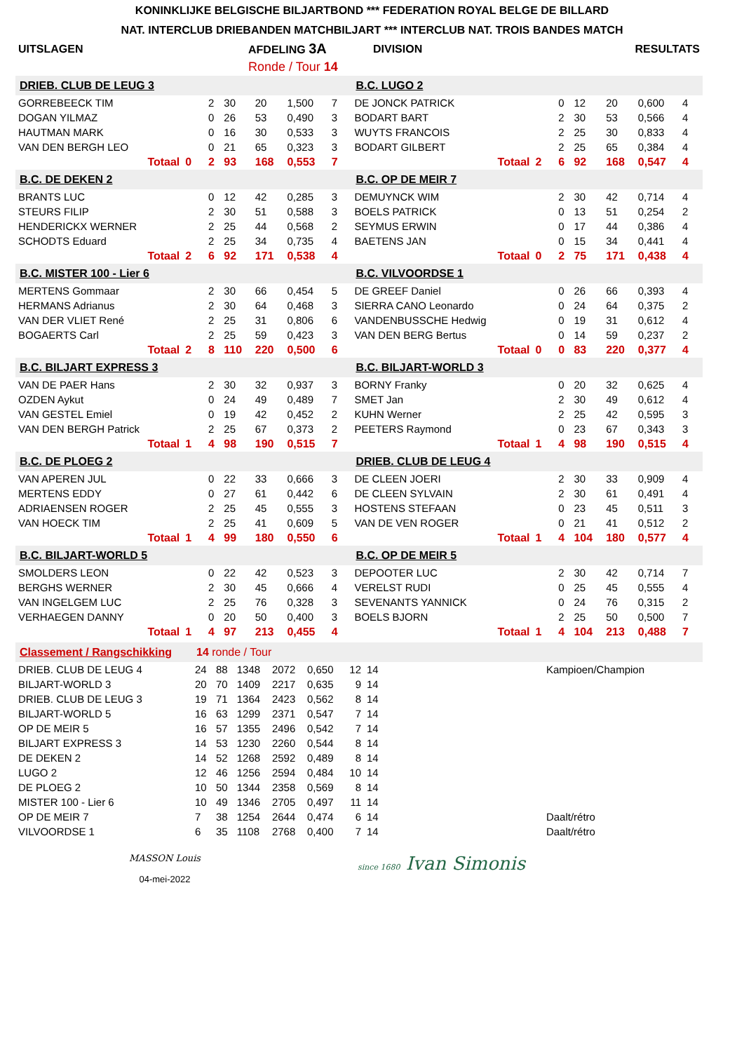KONINKLIJKE BELGISCHE BILJARTBOND *** FEDERATION ROYAL BELGE DE BILLARD
NAT. INTERCLUB DRIEBANDEN MATCHBILJART *** INTERCLUB NAT. TROIS BANDES MATCH
| UITSLAGEN | AFDELING 3A | DIVISION | RESULTATS |
| | Ronde / Tour 14 | | |
| DRIEB. CLUB DE LEUG 3 | | | | | | | | | B.C. LUGO 2 | | | | | | | | |
| GORREBEECK TIM | | | 2 | 30 | 20 | 1,500 | 7 | | DE JONCK PATRICK | | | 0 | 12 | 20 | 0,600 | 4 | |
| DOGAN YILMAZ | | | 0 | 26 | 53 | 0,490 | 3 | | BODART BART | | | 2 | 30 | 53 | 0,566 | 4 | |
| HAUTMAN MARK | | | 0 | 16 | 30 | 0,533 | 3 | | WUYTS FRANCOIS | | | 2 | 25 | 30 | 0,833 | 4 | |
| VAN DEN BERGH LEO | | | 0 | 21 | 65 | 0,323 | 3 | | BODART GILBERT | | | 2 | 25 | 65 | 0,384 | 4 | |
| Totaal | 0 | | 2 | 93 | 168 | 0,553 | 7 | | Totaal | 2 | | 6 | 92 | 168 | 0,547 | 4 | |
| B.C. DE DEKEN 2 | | | | | | | | | B.C. OP DE MEIR 7 | | | | | | | | |
| BRANTS LUC | | | 0 | 12 | 42 | 0,285 | 3 | | DEMUYNCK WIM | | | 2 | 30 | 42 | 0,714 | 4 | |
| STEURS FILIP | | | 2 | 30 | 51 | 0,588 | 3 | | BOELS PATRICK | | | 0 | 13 | 51 | 0,254 | 2 | |
| HENDERICKX WERNER | | | 2 | 25 | 44 | 0,568 | 2 | | SEYMUS ERWIN | | | 0 | 17 | 44 | 0,386 | 4 | |
| SCHODTS Eduard | | | 2 | 25 | 34 | 0,735 | 4 | | BAETENS JAN | | | 0 | 15 | 34 | 0,441 | 4 | |
| Totaal | 2 | | 6 | 92 | 171 | 0,538 | 4 | | Totaal | 0 | | 2 | 75 | 171 | 0,438 | 4 | |
| B.C. MISTER 100 - Lier 6 | | | | | | | | | B.C. VILVOORDSE 1 | | | | | | | | |
| MERTENS Gommaar | | | 2 | 30 | 66 | 0,454 | 5 | | DE GREEF Daniel | | | 0 | 26 | 66 | 0,393 | 4 | |
| HERMANS Adrianus | | | 2 | 30 | 64 | 0,468 | 3 | | SIERRA CANO Leonardo | | | 0 | 24 | 64 | 0,375 | 2 | |
| VAN DER VLIET René | | | 2 | 25 | 31 | 0,806 | 6 | | VANDENBUSSCHE Hedwig | | | 0 | 19 | 31 | 0,612 | 4 | |
| BOGAERTS Carl | | | 2 | 25 | 59 | 0,423 | 3 | | VAN DEN BERG Bertus | | | 0 | 14 | 59 | 0,237 | 2 | |
| Totaal | 2 | | 8 | 110 | 220 | 0,500 | 6 | | Totaal | 0 | | 0 | 83 | 220 | 0,377 | 4 | |
| B.C. BILJART EXPRESS 3 | | | | | | | | | B.C. BILJART-WORLD 3 | | | | | | | | |
| VAN DE PAER Hans | | | 2 | 30 | 32 | 0,937 | 3 | | BORNY Franky | | | 0 | 20 | 32 | 0,625 | 4 | |
| OZDEN Aykut | | | 0 | 24 | 49 | 0,489 | 7 | | SMET Jan | | | 2 | 30 | 49 | 0,612 | 4 | |
| VAN GESTEL Emiel | | | 0 | 19 | 42 | 0,452 | 2 | | KUHN Werner | | | 2 | 25 | 42 | 0,595 | 3 | |
| VAN DEN BERGH Patrick | | | 2 | 25 | 67 | 0,373 | 2 | | PEETERS Raymond | | | 0 | 23 | 67 | 0,343 | 3 | |
| Totaal | 1 | | 4 | 98 | 190 | 0,515 | 7 | | Totaal | 1 | | 4 | 98 | 190 | 0,515 | 4 | |
| B.C. DE PLOEG 2 | | | | | | | | | DRIEB. CLUB DE LEUG 4 | | | | | | | | |
| VAN APEREN JUL | | | 0 | 22 | 33 | 0,666 | 3 | | DE CLEEN JOERI | | | 2 | 30 | 33 | 0,909 | 4 | |
| MERTENS EDDY | | | 0 | 27 | 61 | 0,442 | 6 | | DE CLEEN SYLVAIN | | | 2 | 30 | 61 | 0,491 | 4 | |
| ADRIAENSEN ROGER | | | 2 | 25 | 45 | 0,555 | 3 | | HOSTENS STEFAAN | | | 0 | 23 | 45 | 0,511 | 3 | |
| VAN HOECK TIM | | | 2 | 25 | 41 | 0,609 | 5 | | VAN DE VEN ROGER | | | 0 | 21 | 41 | 0,512 | 2 | |
| Totaal | 1 | | 4 | 99 | 180 | 0,550 | 6 | | Totaal | 1 | | 4 | 104 | 180 | 0,577 | 4 | |
| B.C. BILJART-WORLD 5 | | | | | | | | | B.C. OP DE MEIR 5 | | | | | | | | |
| SMOLDERS LEON | | | 0 | 22 | 42 | 0,523 | 3 | | DEPOOTER LUC | | | 2 | 30 | 42 | 0,714 | 7 | |
| BERGHS WERNER | | | 2 | 30 | 45 | 0,666 | 4 | | VERELST RUDI | | | 0 | 25 | 45 | 0,555 | 4 | |
| VAN INGELGEM LUC | | | 2 | 25 | 76 | 0,328 | 3 | | SEVENANTS YANNICK | | | 0 | 24 | 76 | 0,315 | 2 | |
| VERHAEGEN DANNY | | | 0 | 20 | 50 | 0,400 | 3 | | BOELS BJORN | | | 2 | 25 | 50 | 0,500 | 7 | |
| Totaal | 1 | | 4 | 97 | 213 | 0,455 | 4 | | Totaal | 1 | | 4 | 104 | 213 | 0,488 | 7 | |
| Classement / Rangschikking | 14 ronde / Tour | | | | | | | |
| DRIEB. CLUB DE LEUG 4 | 24 | 88 | 1348 | 2072 | 0,650 | 12 | 14 | Kampioen/Champion |
| BILJART-WORLD 3 | 20 | 70 | 1409 | 2217 | 0,635 | 9 | 14 | |
| DRIEB. CLUB DE LEUG 3 | 19 | 71 | 1364 | 2423 | 0,562 | 8 | 14 | |
| BILJART-WORLD 5 | 16 | 63 | 1299 | 2371 | 0,547 | 7 | 14 | |
| OP DE MEIR 5 | 16 | 57 | 1355 | 2496 | 0,542 | 7 | 14 | |
| BILJART EXPRESS 3 | 14 | 53 | 1230 | 2260 | 0,544 | 8 | 14 | |
| DE DEKEN 2 | 14 | 52 | 1268 | 2592 | 0,489 | 8 | 14 | |
| LUGO 2 | 12 | 46 | 1256 | 2594 | 0,484 | 10 | 14 | |
| DE PLOEG 2 | 10 | 50 | 1344 | 2358 | 0,569 | 8 | 14 | |
| MISTER 100 - Lier 6 | 10 | 49 | 1346 | 2705 | 0,497 | 11 | 14 | |
| OP DE MEIR 7 | 7 | 38 | 1254 | 2644 | 0,474 | 6 | 14 | Daalt/rétro |
| VILVOORDSE 1 | 6 | 35 | 1108 | 2768 | 0,400 | 7 | 14 | Daalt/rétro |
MASSON Louis
04-mei-2022
since 1680 Ivan Simonis